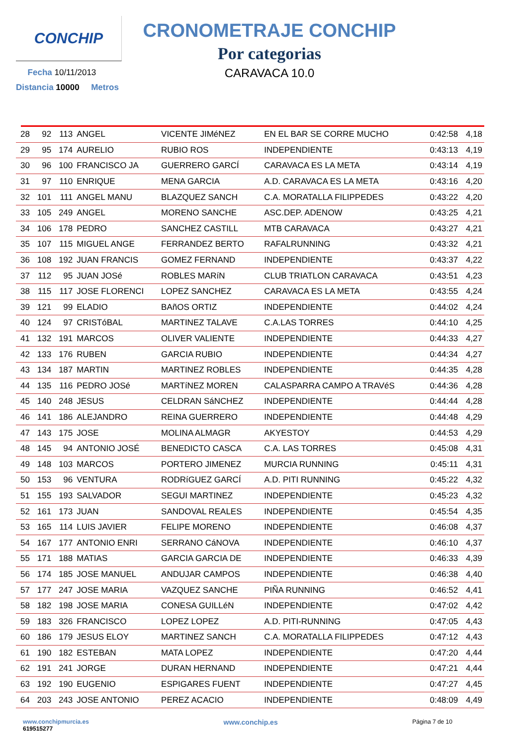CONCHIP
Fecha 10/11/2013
Distancia 10000 Metros
CRONOMETRAJE CONCHIP
Por categorias
CARAVACA 10.0
| 28 | 92 | 113 | ANGEL | VICENTE JIMéNEZ | EN EL BAR SE CORRE MUCHO | 0:42:58 | 4,18 |
| 29 | 95 | 174 | AURELIO | RUBIO ROS | INDEPENDIENTE | 0:43:13 | 4,19 |
| 30 | 96 | 100 | FRANCISCO JA | GUERRERO GARCÍ | CARAVACA ES LA META | 0:43:14 | 4,19 |
| 31 | 97 | 110 | ENRIQUE | MENA GARCIA | A.D. CARAVACA ES LA META | 0:43:16 | 4,20 |
| 32 | 101 | 111 | ANGEL MANU | BLAZQUEZ SANCH | C.A. MORATALLA FILIPPEDES | 0:43:22 | 4,20 |
| 33 | 105 | 249 | ANGEL | MORENO SANCHE | ASC.DEP. ADENOW | 0:43:25 | 4,21 |
| 34 | 106 | 178 | PEDRO | SANCHEZ CASTILL | MTB CARAVACA | 0:43:27 | 4,21 |
| 35 | 107 | 115 | MIGUEL ANGE | FERRANDEZ BERTO | RAFALRUNNING | 0:43:32 | 4,21 |
| 36 | 108 | 192 | JUAN FRANCIS | GOMEZ FERNAND | INDEPENDIENTE | 0:43:37 | 4,22 |
| 37 | 112 | 95 | JUAN JOSé | ROBLES MARíN | CLUB TRIATLON CARAVACA | 0:43:51 | 4,23 |
| 38 | 115 | 117 | JOSE FLORENCI | LOPEZ SANCHEZ | CARAVACA ES LA META | 0:43:55 | 4,24 |
| 39 | 121 | 99 | ELADIO | BAñOS ORTIZ | INDEPENDIENTE | 0:44:02 | 4,24 |
| 40 | 124 | 97 | CRISTóBAL | MARTINEZ TALAVE | C.A.LAS TORRES | 0:44:10 | 4,25 |
| 41 | 132 | 191 | MARCOS | OLIVER VALIENTE | INDEPENDIENTE | 0:44:33 | 4,27 |
| 42 | 133 | 176 | RUBEN | GARCIA RUBIO | INDEPENDIENTE | 0:44:34 | 4,27 |
| 43 | 134 | 187 | MARTIN | MARTINEZ ROBLES | INDEPENDIENTE | 0:44:35 | 4,28 |
| 44 | 135 | 116 | PEDRO JOSé | MARTíNEZ MOREN | CALASPARRA CAMPO A TRAVéS | 0:44:36 | 4,28 |
| 45 | 140 | 248 | JESUS | CELDRAN SáNCHEZ | INDEPENDIENTE | 0:44:44 | 4,28 |
| 46 | 141 | 186 | ALEJANDRO | REINA GUERRERO | INDEPENDIENTE | 0:44:48 | 4,29 |
| 47 | 143 | 175 | JOSE | MOLINA ALMAGR | AKYESTOY | 0:44:53 | 4,29 |
| 48 | 145 | 94 | ANTONIO JOSÉ | BENEDICTO CASCA | C.A. LAS TORRES | 0:45:08 | 4,31 |
| 49 | 148 | 103 | MARCOS | PORTERO JIMENEZ | MURCIA RUNNING | 0:45:11 | 4,31 |
| 50 | 153 | 96 | VENTURA | RODRíGUEZ GARCÍ | A.D. PITI RUNNING | 0:45:22 | 4,32 |
| 51 | 155 | 193 | SALVADOR | SEGUI MARTINEZ | INDEPENDIENTE | 0:45:23 | 4,32 |
| 52 | 161 | 173 | JUAN | SANDOVAL REALES | INDEPENDIENTE | 0:45:54 | 4,35 |
| 53 | 165 | 114 | LUIS JAVIER | FELIPE MORENO | INDEPENDIENTE | 0:46:08 | 4,37 |
| 54 | 167 | 177 | ANTONIO ENRI | SERRANO CáNOVA | INDEPENDIENTE | 0:46:10 | 4,37 |
| 55 | 171 | 188 | MATIAS | GARCIA GARCIA DE | INDEPENDIENTE | 0:46:33 | 4,39 |
| 56 | 174 | 185 | JOSE MANUEL | ANDUJAR CAMPOS | INDEPENDIENTE | 0:46:38 | 4,40 |
| 57 | 177 | 247 | JOSE MARIA | VAZQUEZ SANCHE | PIÑA RUNNING | 0:46:52 | 4,41 |
| 58 | 182 | 198 | JOSE MARIA | CONESA GUILLéN | INDEPENDIENTE | 0:47:02 | 4,42 |
| 59 | 183 | 326 | FRANCISCO | LOPEZ LOPEZ | A.D. PITI-RUNNING | 0:47:05 | 4,43 |
| 60 | 186 | 179 | JESUS ELOY | MARTINEZ SANCH | C.A. MORATALLA FILIPPEDES | 0:47:12 | 4,43 |
| 61 | 190 | 182 | ESTEBAN | MATA LOPEZ | INDEPENDIENTE | 0:47:20 | 4,44 |
| 62 | 191 | 241 | JORGE | DURAN HERNAND | INDEPENDIENTE | 0:47:21 | 4,44 |
| 63 | 192 | 190 | EUGENIO | ESPIGARES FUENT | INDEPENDIENTE | 0:47:27 | 4,45 |
| 64 | 203 | 243 | JOSE ANTONIO | PEREZ ACACIO | INDEPENDIENTE | 0:48:09 | 4,49 |
www.conchipmurcia.es
619515277
www.conchip.es
Página 7 de 10